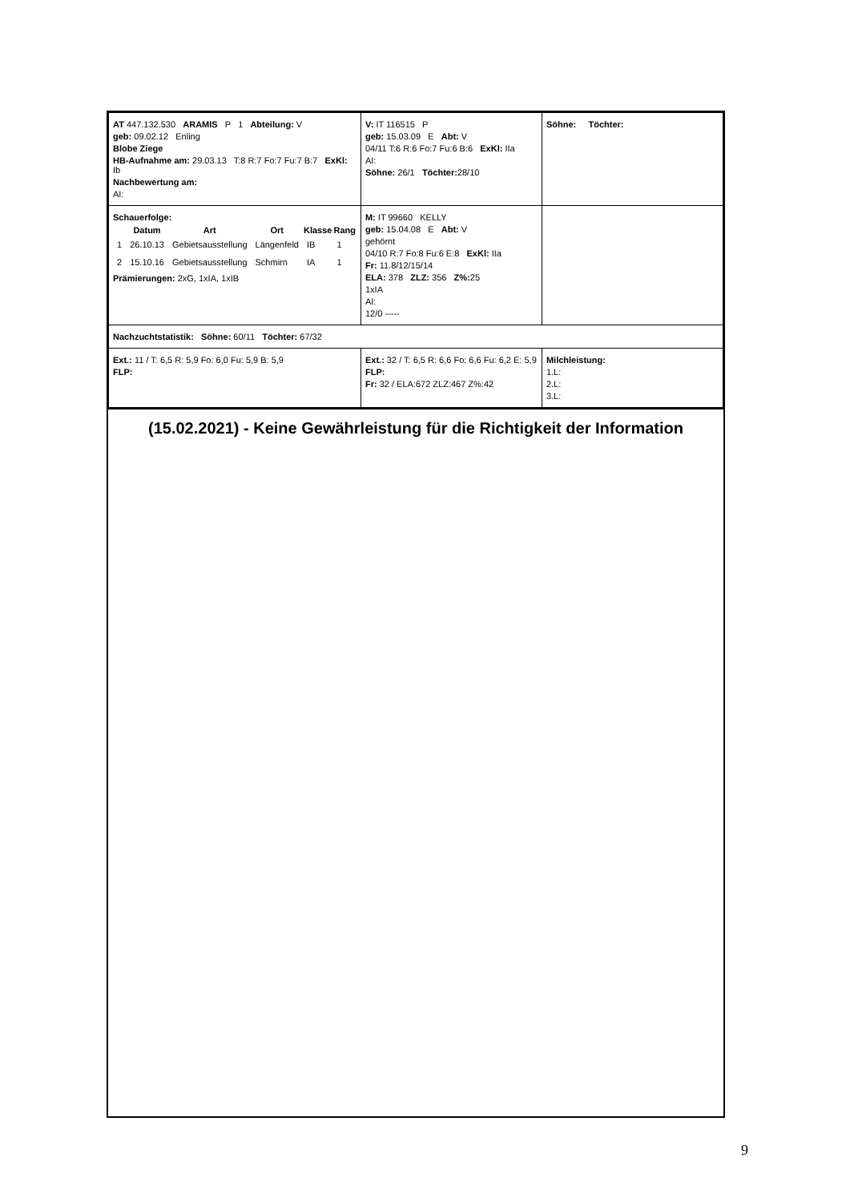| AT 447.132.530 ARAMIS P 1 Abteilung: V geb: 09.02.12 Enling Blobe Ziege HB-Aufnahme am: 29.03.13 T:8 R:7 Fo:7 Fu:7 B:7 ExKl: Ib Nachbewertung am: AI: | V: IT 116515 P geb: 15.03.09 E Abt: V 04/11 T:6 R:6 Fo:7 Fu:6 B:6 ExKl: IIa AI: Söhne: 26/1 Töchter: 28/10 | Söhne: Töchter: |
| Schauerfolge: / / Datum / Art / Ort / Klasse / Rang / / --- / --- / --- / --- / --- / --- / / 1 / 26.10.13 / Gebietsausstellung / Längenfeld / IB / 1 / / 2 / 15.10.16 / Gebietsausstellung / Schmirn / IA / 1 / Prämierungen: 2xG, 1xIA, 1xIB | M: IT 99660 KELLY geb: 15.04.08 E Abt: V gehörnt 04/10 R:7 Fo:8 Fu:6 E:8 ExKl: IIa Fr: 11.8/12/15/14 ELA: 378 ZLZ: 356 Z%: 25 1xIA AI: 12/0 ----- | |
| Nachzuchtstatistik: Söhne: 60/11 Töchter: 67/32 | | |
| Ext.: 11 / T: 6,5 R: 5,9 Fo: 6,0 Fu: 5,9 B: 5,9 FLP: | Ext.: 32 / T: 6,5 R: 6,6 Fo: 6,6 Fu: 6,2 E: 5,9 FLP: Fr: 32 / ELA:672 ZLZ:467 Z%:42 | Milchleistung: 1.L: 2.L: 3.L: |
(15.02.2021) - Keine Gewährleistung für die Richtigkeit der Information
9